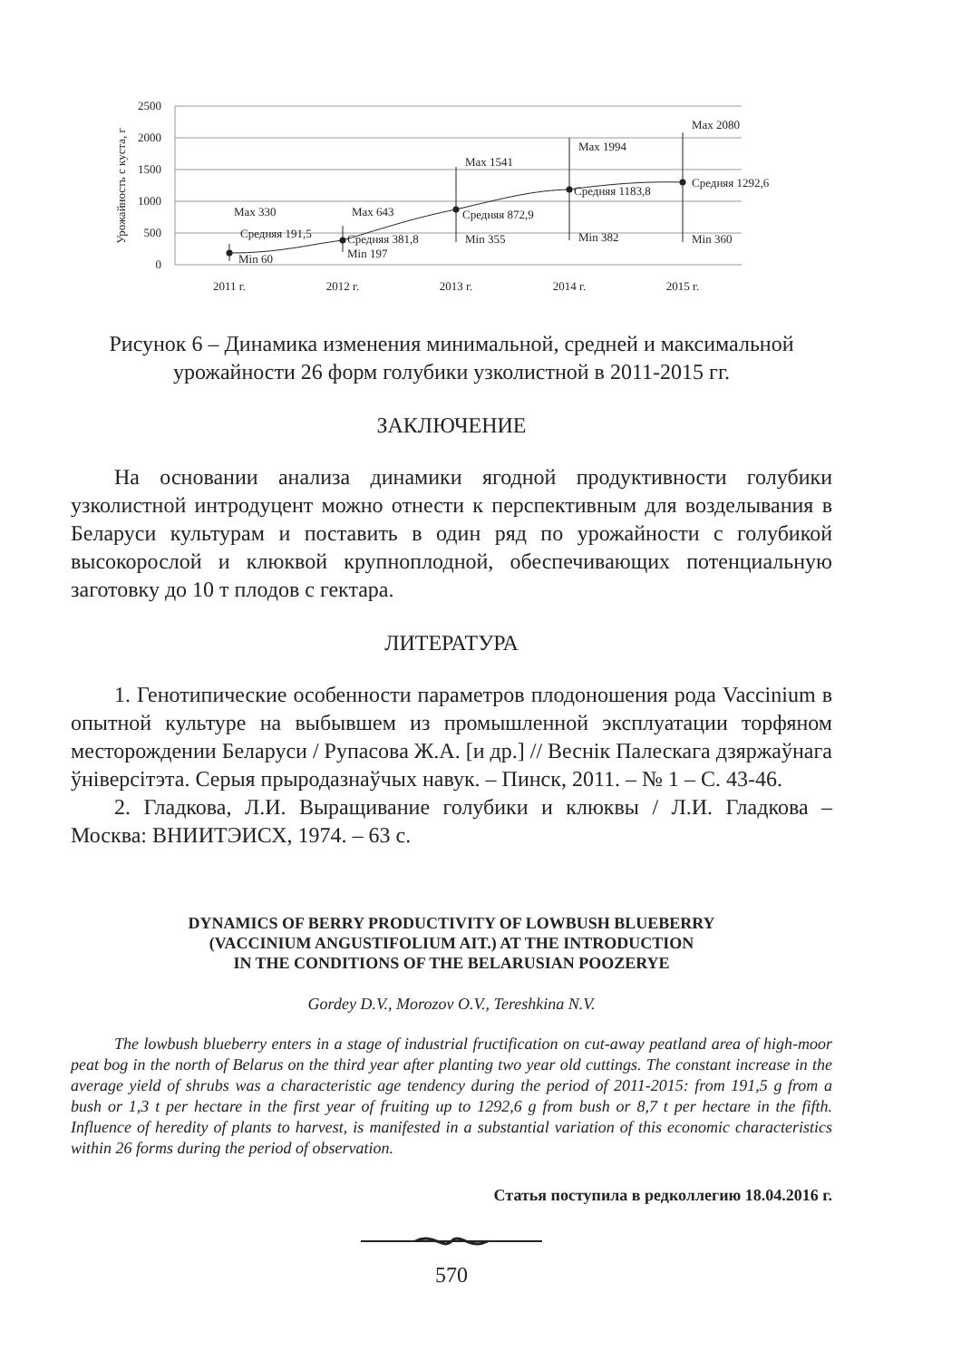2500
2000
1500
1000
500
0
Урожайность с куста, г
Max 330
Средняя 191,5
Min 60
Max 643
Средняя 381,8
Min 197
Max 1541
Средняя 872,9
Min 355
Max 1994
Средняя 1183,8
Min 382
Max 2080
Средняя 1292,6
Min 360
2011 г.
2012 г.
2013 г.
2014 г.
2015 г.
Рисунок 6 – Динамика изменения минимальной, средней и максимальной урожайности 26 форм голубики узколистной в 2011-2015 гг.
ЗАКЛЮЧЕНИЕ
На основании анализа динамики ягодной продуктивности голубики узколистной интродуцент можно отнести к перспективным для возделывания в Беларуси культурам и поставить в один ряд по урожайности с голубикой высокорослой и клюквой крупноплодной, обеспечивающих потенциальную заготовку до 10 т плодов с гектара.
ЛИТЕРАТУРА
1. Генотипические особенности параметров плодоношения рода Vaccinium в опытной культуре на выбывшем из промышленной эксплуатации торфяном месторождении Беларуси / Рупасова Ж.А. [и др.] // Веснік Палескага дзяржаўнага ўніверсітэта. Серыя прыродазнаўчых навук. – Пинск, 2011. – № 1 – С. 43-46.
2. Гладкова, Л.И. Выращивание голубики и клюквы / Л.И. Гладкова – Москва: ВНИИТЭИСХ, 1974. – 63 с.
DYNAMICS OF BERRY PRODUCTIVITY OF LOWBUSH BLUEBERRY
(VACCINIUM ANGUSTIFOLIUM AIT.) AT THE INTRODUCTION
IN THE CONDITIONS OF THE BELARUSIAN POOZERYE
Gordey D.V., Morozov O.V., Tereshkina N.V.
The lowbush blueberry enters in a stage of industrial fructification on cut-away peatland area of high-moor peat bog in the north of Belarus on the third year after planting two year old cuttings. The constant increase in the average yield of shrubs was a characteristic age tendency during the period of 2011-2015: from 191,5 g from a bush or 1,3 t per hectare in the first year of fruiting up to 1292,6 g from bush or 8,7 t per hectare in the fifth. Influence of heredity of plants to harvest, is manifested in a substantial variation of this economic characteristics within 26 forms during the period of observation.
Статья поступила в редколлегию 18.04.2016 г.
570